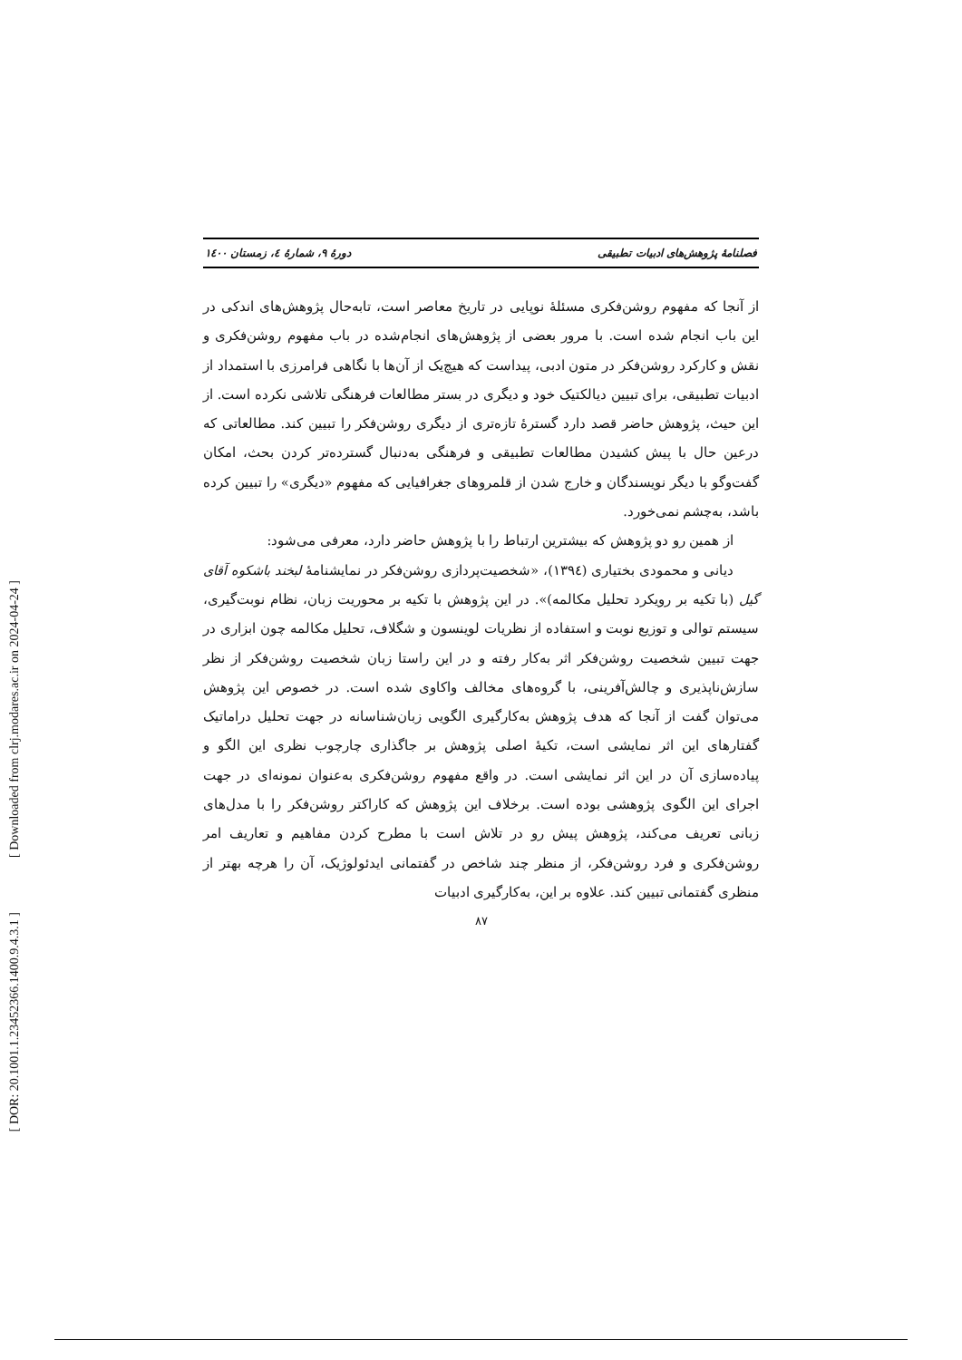[ Downloaded from clrj.modares.ac.ir on 2024-04-24 ]
[ DOR: 20.1001.1.23452366.1400.9.4.3.1 ]
فصلنامهٔ پژوهش‌های ادبیات تطبیقی دورهٔ ۹، شمارهٔ ٤، زمستان ۱٤۰۰
از آنجا که مفهوم روشن‌فکری مسئلهٔ نوپایی در تاریخ معاصر است، تابه‌حال پژوهش‌های اندکی در این باب انجام شده است. با مرور بعضی از پژوهش‌های انجام‌شده در باب مفهوم روشن‌فکری و نقش و کارکرد روشن‌فکر در متون ادبی، پیداست که هیچ‌یک از آن‌ها با نگاهی فرامرزی با استمداد از ادبیات تطبیقی، برای تبیین دیالکتیک خود و دیگری در بستر مطالعات فرهنگی تلاشی نکرده است. از این حیث، پژوهش حاضر قصد دارد گسترهٔ تازه‌تری از دیگری روشن‌فکر را تبیین کند. مطالعاتی که درعین حال با پیش کشیدن مطالعات تطبیقی و فرهنگی به‌دنبال گسترده‌تر کردن بحث، امکان گفت‌وگو با دیگر نویسندگان و خارج شدن از قلمروهای جغرافیایی که مفهوم «دیگری» را تبیین کرده باشد، به‌چشم نمی‌خورد.
از همین رو دو پژوهش که بیشترین ارتباط را با پژوهش حاضر دارد، معرفی می‌شود:
دیانی و محمودی بختیاری (١٣٩٤)، «شخصیت‌پردازی روشن‌فکر در نمایشنامهٔ لبخند باشکوه آقای گیل (با تکیه بر رویکرد تحلیل مکالمه)». در این پژوهش با تکیه بر محوریت زبان، نظام نوبت‌گیری، سیستم توالی و توزیع نوبت و استفاده از نظریات لوینسون و شگلاف، تحلیل مکالمه چون ابزاری در جهت تبیین شخصیت روشن‌فکر اثر به‌کار رفته و در این راستا زبان شخصیت روشن‌فکر از نظر سازش‌ناپذیری و چالش‌آفرینی، با گروه‌های مخالف واکاوی شده است. در خصوص این پژوهش می‌توان گفت از آنجا که هدف پژوهش به‌کارگیری الگویی زبان‌شناسانه در جهت تحلیل دراماتیک گفتارهای این اثر نمایشی است، تکیهٔ اصلی پژوهش بر جاگذاری چارچوب نظری این الگو و پیاده‌سازی آن در این اثر نمایشی است. در واقع مفهوم روشن‌فکری به‌عنوان نمونه‌ای در جهت اجرای این الگوی پژوهشی بوده است. برخلاف این پژوهش که کاراکتر روشن‌فکر را با مدل‌های زبانی تعریف می‌کند، پژوهش پیش رو در تلاش است با مطرح کردن مفاهیم و تعاریف امر روشن‌فکری و فرد روشن‌فکر، از منظر چند شاخص در گفتمانی ایدئولوژیک، آن را هرچه بهتر از منظری گفتمانی تبیین کند. علاوه بر این، به‌کارگیری ادبیات
۸۷